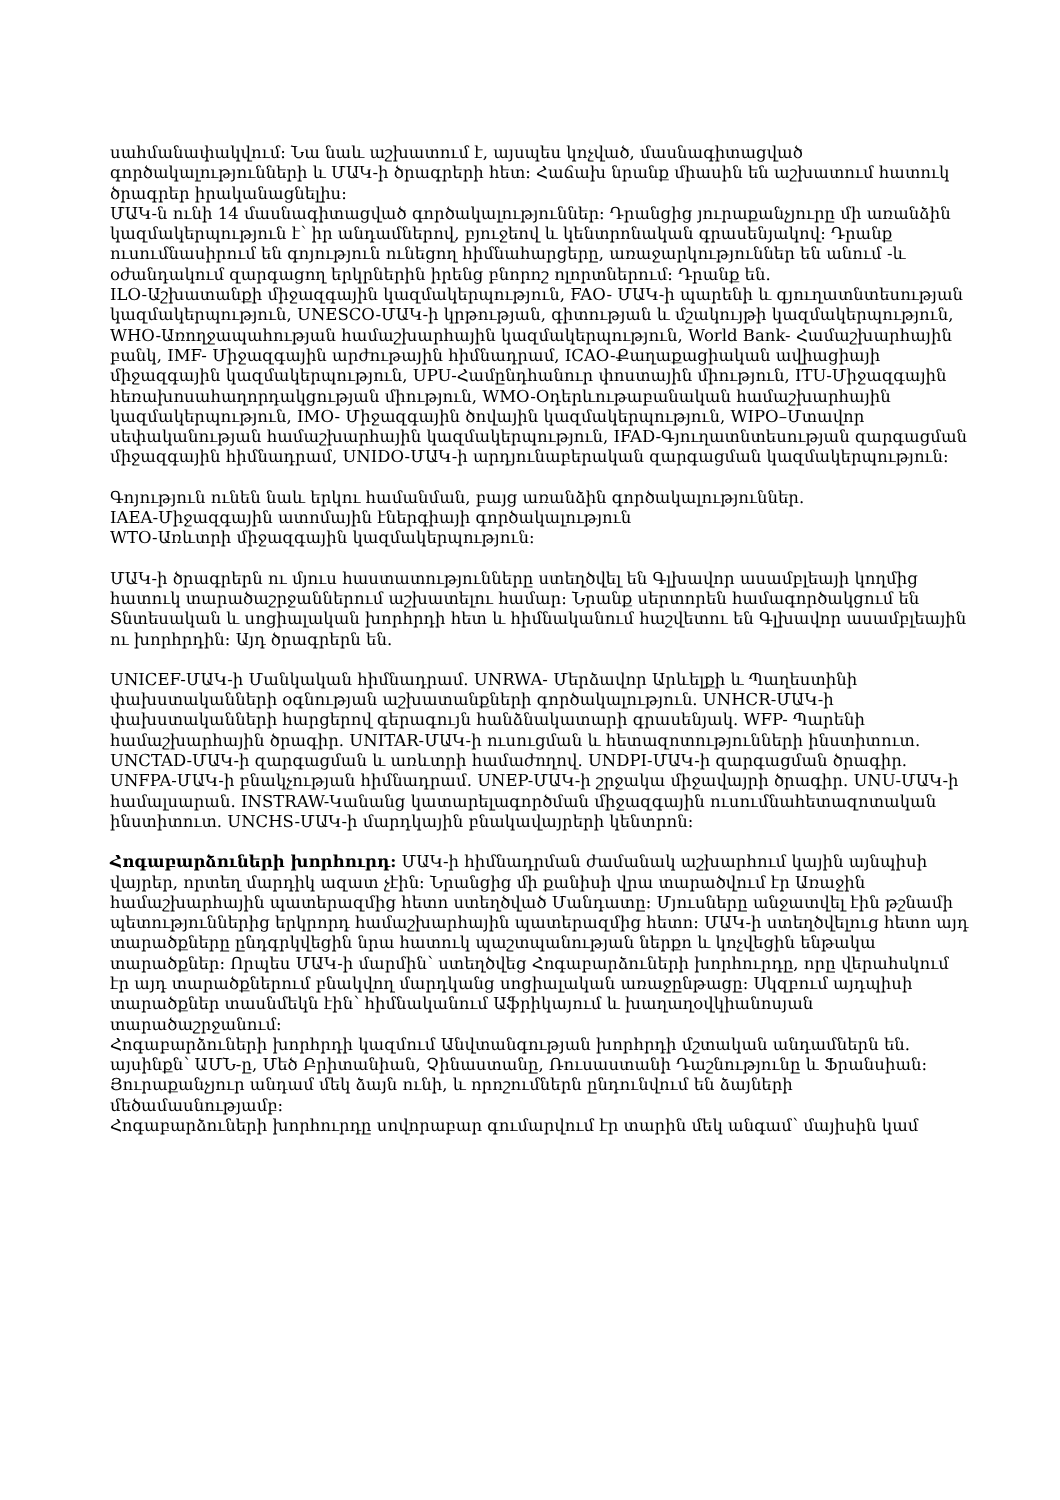սահմանափակվում: Նա նաև աշխատում է, այսպես կոչված, մասնագիտացված գործակալությունների և ՄԱԿ-ի ծրագրերի հետ: Հաճախ նրանք միասին են աշխատում հատուկ ծրագրեր իրականացնելիս:
ՄԱԿ-ն ունի 14 մասնագիտացված գործակալություններ: Դրանցից յուրաքանչյուրը մի առանձին կազմակերպություն է՝ իր անդամներով, բյուջեով և կենտրոնական գրասենյակով: Դրանք ուսումնասիրում են գոյություն ունեցող հիմնահարցերը, առաջարկություններ են անում -և օժանդակում զարգացող երկրներին իրենց բնորոշ ոլորտներում: Դրանք են.
ILO-Աշխատանքի միջազգային կազմակերպություն, FAO- ՄԱԿ-ի պարենի և գյուղատնտեսության կազմակերպություն, UNESCO-ՄԱԿ-ի կրթության, գիտության և մշակույթի կազմակերպություն, WHO-Առողջապահության համաշխարհային կազմակերպություն, World Bank- Համաշխարհային բանկ, IMF- Միջազգային արժութային հիմնադրամ, ICAO-Քաղաքացիական ավիացիայի միջազգային կազմակերպություն, UPU-Համընդհանուր փոստային միություն, ITU-Միջազգային հեռախոսահաղորդակցության միություն, WMO-Օդերևութաբանական համաշխարհային կազմակերպություն, IMO- Միջազգային ծովային կազմակերպություն, WIPO–Մտավոր սեփականության համաշխարհային կազմակերպություն, IFAD-Գյուղատնտեսության զարգացման միջազգային հիմնադրամ, UNIDO-ՄԱԿ-ի արդյունաբերական զարգացման կազմակերպություն:
Գոյություն ունեն նաև երկու համանման, բայց առանձին գործակալություններ.
IAEA-Միջազգային ատոմային էներգիայի գործակալություն
WTO-Առևտրի միջազգային կազմակերպություն:
ՄԱԿ-ի ծրագրերն ու մյուս հաստատությունները ստեղծվել են Գլխավոր ասամբլեայի կողմից հատուկ տարածաշրջաններում աշխատելու համար: Նրանք սերտորեն համագործակցում են Տնտեսական և սոցիալական խորհրդի հետ և հիմնականում հաշվետու են Գլխավոր ասամբլեային ու խորհրդին: Այդ ծրագրերն են.
UNICEF-ՄԱԿ-ի Մանկական հիմնադրամ. UNRWA- Մերձավոր Արևելքի և Պաղեստինի փախստականների օգնության աշխատանքների գործակալություն. UNHCR-ՄԱԿ-ի փախստականների հարցերով գերագույն հանձնակատարի գրասենյակ. WFP- Պարենի համաշխարհային ծրագիր. UNITAR-ՄԱԿ-ի ուսուցման և հետազոտությունների ինստիտուտ. UNCTAD-ՄԱԿ-ի զարգացման և առևտրի համաժողով. UNDPI-ՄԱԿ-ի զարգացման ծրագիր. UNFPA-ՄԱԿ-ի բնակչության հիմնադրամ. UNEP-ՄԱԿ-ի շրջակա միջավայրի ծրագիր. UNU-ՄԱԿ-ի համալսարան. INSTRAW-Կանանց կատարելագործման միջազգային ուսումնահետազոտական ինստիտուտ. UNCHS-ՄԱԿ-ի մարդկային բնակավայրերի կենտրոն:
Հոգաբարձուների խորհուրդ: ՄԱԿ-ի հիմնադրման ժամանակ աշխարհում կային այնպիսի վայրեր, որտեղ մարդիկ ազատ չէին: Նրանցից մի քանիսի վրա տարածվում էր Առաջին համաշխարհային պատերազմից հետո ստեղծված Մանդատը: Մյուսները անջատվել էին թշնամի պետություններից երկրորդ համաշխարհային պատերազմից հետո: ՄԱԿ-ի ստեղծվելուց հետո այդ տարածքները ընդգրկվեցին նրա հատուկ պաշտպանության ներքո և կոչվեցին ենթակա տարածքներ: Որպես ՄԱԿ-ի մարմին՝ ստեղծվեց Հոգաբարձուների խորհուրդը, որը վերահսկում էր այդ տարածքներում բնակվող մարդկանց սոցիալական առաջընթացը: Սկզբում այդպիսի տարածքներ տասնմեկն էին՝ հիմնականում Աֆրիկայում և խաղաղօվկիանոսյան տարածաշրջանում:
Հոգաբարձուների խորհրդի կազմում Անվտանգության խորհրդի մշտական անդամներն են. այսինքն՝ ԱՄՆ-ը, Մեծ Բրիտանիան, Չինաստանը, Ռուսաստանի Դաշնությունը և Ֆրանսիան: Յուրաքանչյուր անդամ մեկ ձայն ունի, և որոշումներն ընդունվում են ձայների մեծամասնությամբ:
Հոգաբարձուների խորհուրդը սովորաբար գումարվում էր տարին մեկ անգամ՝ մայիսին կամ